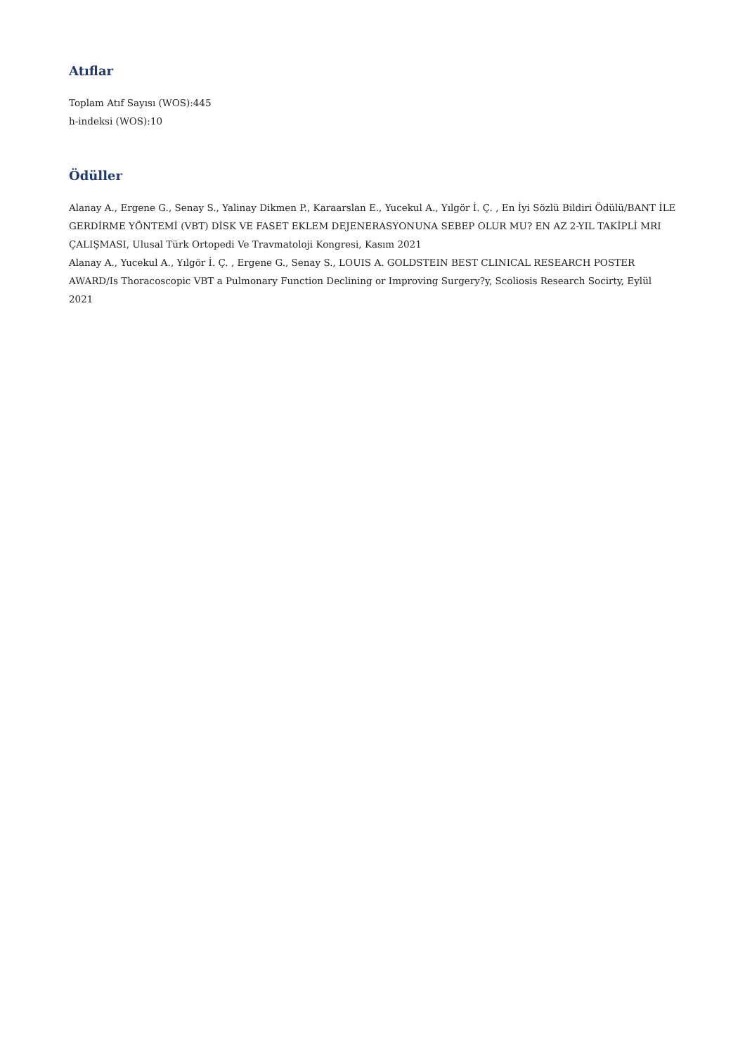Atıflar
Toplam Atıf Sayısı (WOS):445
h-indeksi (WOS):10
Ödüller
Alanay A., Ergene G., Senay S., Yalinay Dikmen P., Karaarslan E., Yucekul A., Yılgör İ. Ç. , En İyi Sözlü Bildiri Ödülü/BANT İLE GERDİRME YÖNTEMİ (VBT) DİSK VE FASET EKLEM DEJENERASYONUNA SEBEP OLUR MU? EN AZ 2-YIL TAKİPLİ MRI ÇALIŞMASI, Ulusal Türk Ortopedi Ve Travmatoloji Kongresi, Kasım 2021
Alanay A., Yucekul A., Yılgör İ. Ç. , Ergene G., Senay S., LOUIS A. GOLDSTEIN BEST CLINICAL RESEARCH POSTER AWARD/Is Thoracoscopic VBT a Pulmonary Function Declining or Improving Surgery?y, Scoliosis Research Socirty, Eylül 2021